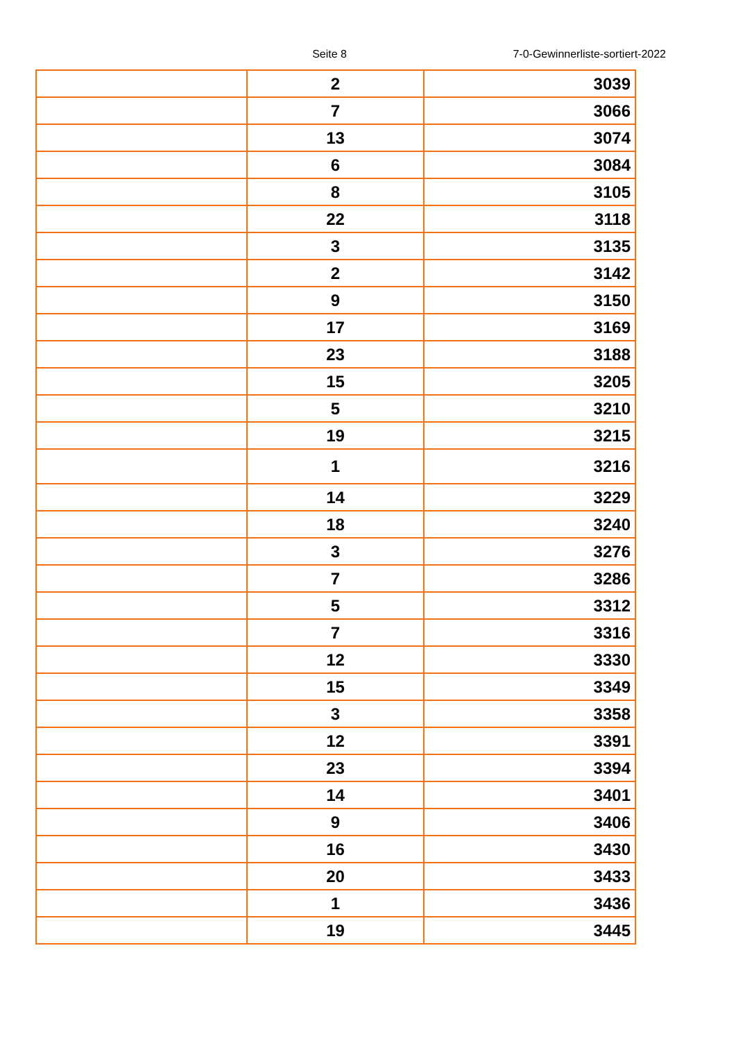Seite 8
7-0-Gewinnerliste-sortiert-2022
| | 2 | 3039 |
| | 7 | 3066 |
| | 13 | 3074 |
| | 6 | 3084 |
| | 8 | 3105 |
| | 22 | 3118 |
| | 3 | 3135 |
| | 2 | 3142 |
| | 9 | 3150 |
| | 17 | 3169 |
| | 23 | 3188 |
| | 15 | 3205 |
| | 5 | 3210 |
| | 19 | 3215 |
| | 1 | 3216 |
| | 14 | 3229 |
| | 18 | 3240 |
| | 3 | 3276 |
| | 7 | 3286 |
| | 5 | 3312 |
| | 7 | 3316 |
| | 12 | 3330 |
| | 15 | 3349 |
| | 3 | 3358 |
| | 12 | 3391 |
| | 23 | 3394 |
| | 14 | 3401 |
| | 9 | 3406 |
| | 16 | 3430 |
| | 20 | 3433 |
| | 1 | 3436 |
| | 19 | 3445 |